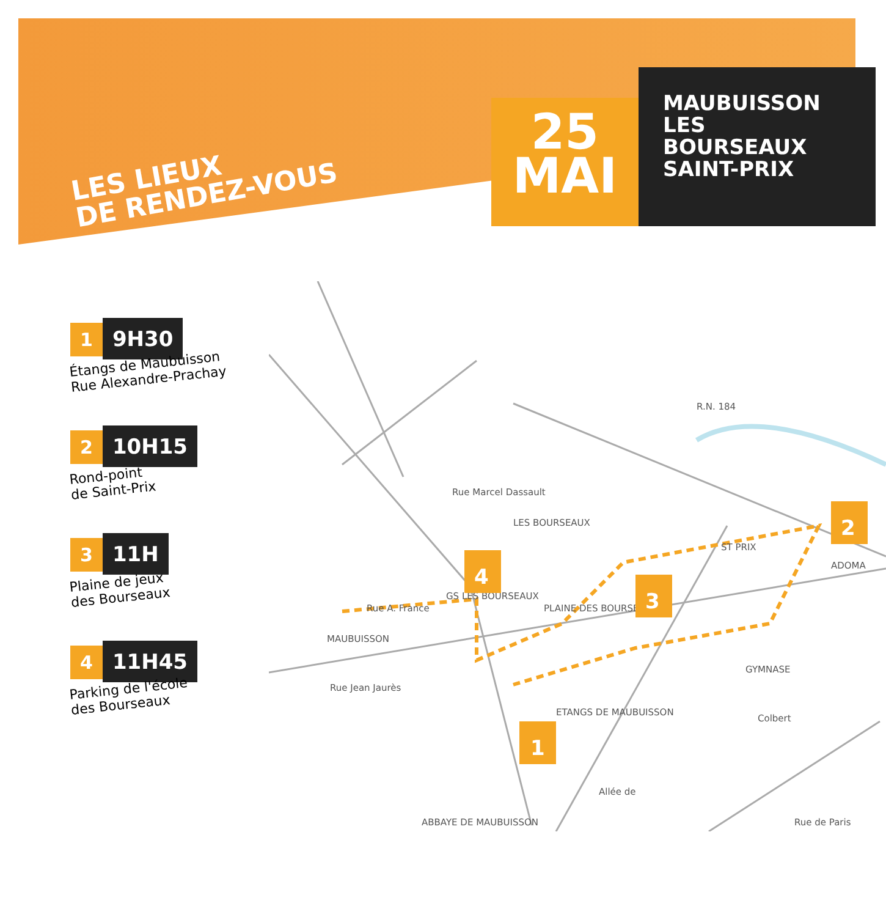LES LIEUX
DE RENDEZ-VOUS
25
MAI
MAUBUISSON
LES BOURSEAUX
SAINT-PRIX
1 9H30
Étangs de Maubuisson
Rue Alexandre-Prachay
2 10H15
Rond-point
de Saint-Prix
3 11H
Plaine de jeux
des Bourseaux
4 11H45
Parking de l'école
des Bourseaux
R.N. 184
LES BOURSEAUX
GS LES BOURSEAUX
PLAINE DES BOURSEAUX
MAUBUISSON
ETANGS DE MAUBUISSON
ABBAYE DE MAUBUISSON
GYMNASE
ST PRIX
ADOMA
Rue Jean Jaurès
Rue A. France
Rue Marcel Dassault
Colbert
Rue de Paris
Allée de
1
2
3
4